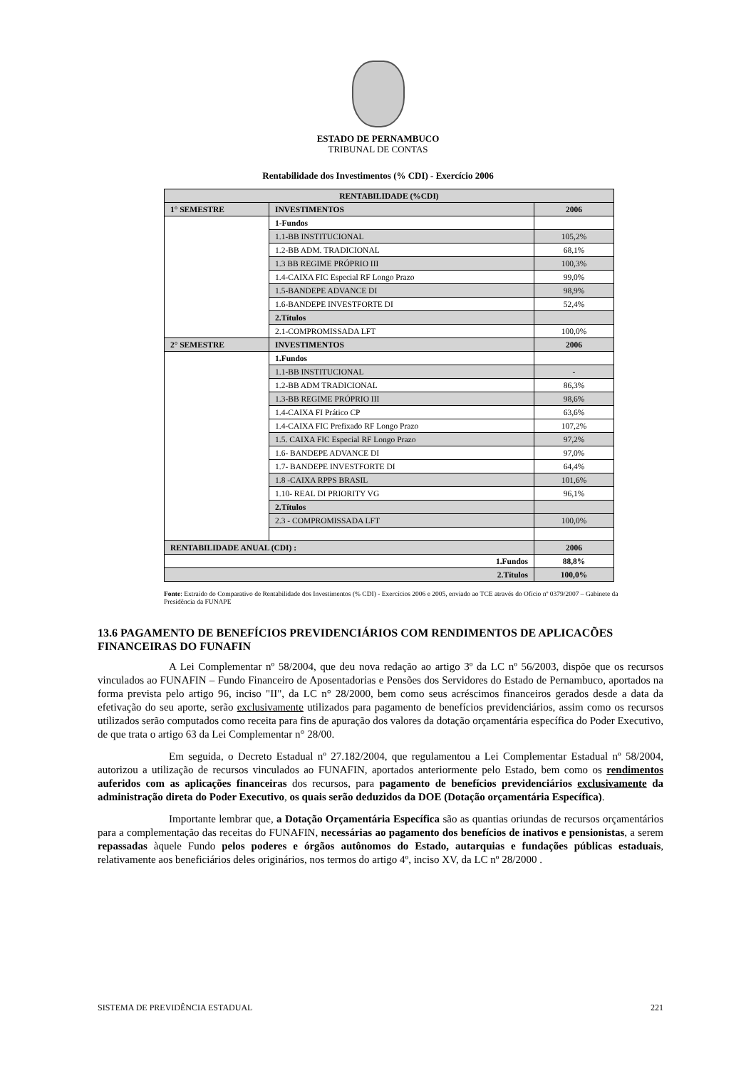ESTADO DE PERNAMBUCO
TRIBUNAL DE CONTAS
Rentabilidade dos Investimentos (% CDI) - Exercício 2006
| RENTABILIDADE (%CDI) | | |
| --- | --- | --- |
| 1° SEMESTRE | INVESTIMENTOS | 2006 |
| | 1-Fundos | |
| | 1.1-BB INSTITUCIONAL | 105,2% |
| | 1.2-BB ADM. TRADICIONAL | 68,1% |
| | 1.3 BB REGIME PRÓPRIO III | 100,3% |
| | 1.4-CAIXA FIC Especial RF Longo Prazo | 99,0% |
| | 1.5-BANDEPE ADVANCE DI | 98,9% |
| | 1.6-BANDEPE INVESTFORTE DI | 52,4% |
| | 2.Títulos | |
| | 2.1-COMPROMISSADA LFT | 100,0% |
| 2° SEMESTRE | INVESTIMENTOS | 2006 |
| | 1.Fundos | |
| | 1.1-BB INSTITUCIONAL | - |
| | 1.2-BB ADM TRADICIONAL | 86,3% |
| | 1.3-BB REGIME PRÓPRIO III | 98,6% |
| | 1.4-CAIXA FI Prático CP | 63,6% |
| | 1.4-CAIXA FIC Prefixado RF Longo Prazo | 107,2% |
| | 1.5. CAIXA FIC Especial RF Longo Prazo | 97,2% |
| | 1.6- BANDEPE ADVANCE DI | 97,0% |
| | 1.7- BANDEPE INVESTFORTE DI | 64,4% |
| | 1.8 -CAIXA RPPS BRASIL | 101,6% |
| | 1.10- REAL DI PRIORITY VG | 96,1% |
| | 2.Títulos | |
| | 2.3 - COMPROMISSADA LFT | 100,0% |
| RENTABILIDADE ANUAL (CDI) : | | 2006 |
| 1.Fundos | | 88,8% |
| 2.Títulos | | 100,0% |
Fonte: Extraído do Comparativo de Rentabilidade dos Investimentos (% CDI) - Exercícios 2006 e 2005, enviado ao TCE através do Ofício nº 0379/2007 – Gabinete da Presidência da FUNAPE
13.6 PAGAMENTO DE BENEFÍCIOS PREVIDENCIÁRIOS COM RENDIMENTOS DE APLICACÕES FINANCEIRAS DO FUNAFIN
A Lei Complementar nº 58/2004, que deu nova redação ao artigo 3º da LC nº 56/2003, dispõe que os recursos vinculados ao FUNAFIN – Fundo Financeiro de Aposentadorias e Pensões dos Servidores do Estado de Pernambuco, aportados na forma prevista pelo artigo 96, inciso "II", da LC n° 28/2000, bem como seus acréscimos financeiros gerados desde a data da efetivação do seu aporte, serão exclusivamente utilizados para pagamento de benefícios previdenciários, assim como os recursos utilizados serão computados como receita para fins de apuração dos valores da dotação orçamentária específica do Poder Executivo, de que trata o artigo 63 da Lei Complementar n° 28/00.
Em seguida, o Decreto Estadual nº 27.182/2004, que regulamentou a Lei Complementar Estadual nº 58/2004, autorizou a utilização de recursos vinculados ao FUNAFIN, aportados anteriormente pelo Estado, bem como os rendimentos auferidos com as aplicações financeiras dos recursos, para pagamento de benefícios previdenciários exclusivamente da administração direta do Poder Executivo, os quais serão deduzidos da DOE (Dotação orçamentária Específica).
Importante lembrar que, a Dotação Orçamentária Específica são as quantias oriundas de recursos orçamentários para a complementação das receitas do FUNAFIN, necessárias ao pagamento dos benefícios de inativos e pensionistas, a serem repassadas àquele Fundo pelos poderes e órgãos autônomos do Estado, autarquias e fundações públicas estaduais, relativamente aos beneficiários deles originários, nos termos do artigo 4º, inciso XV, da LC nº 28/2000 .
SISTEMA DE PREVIDÊNCIA ESTADUAL 221